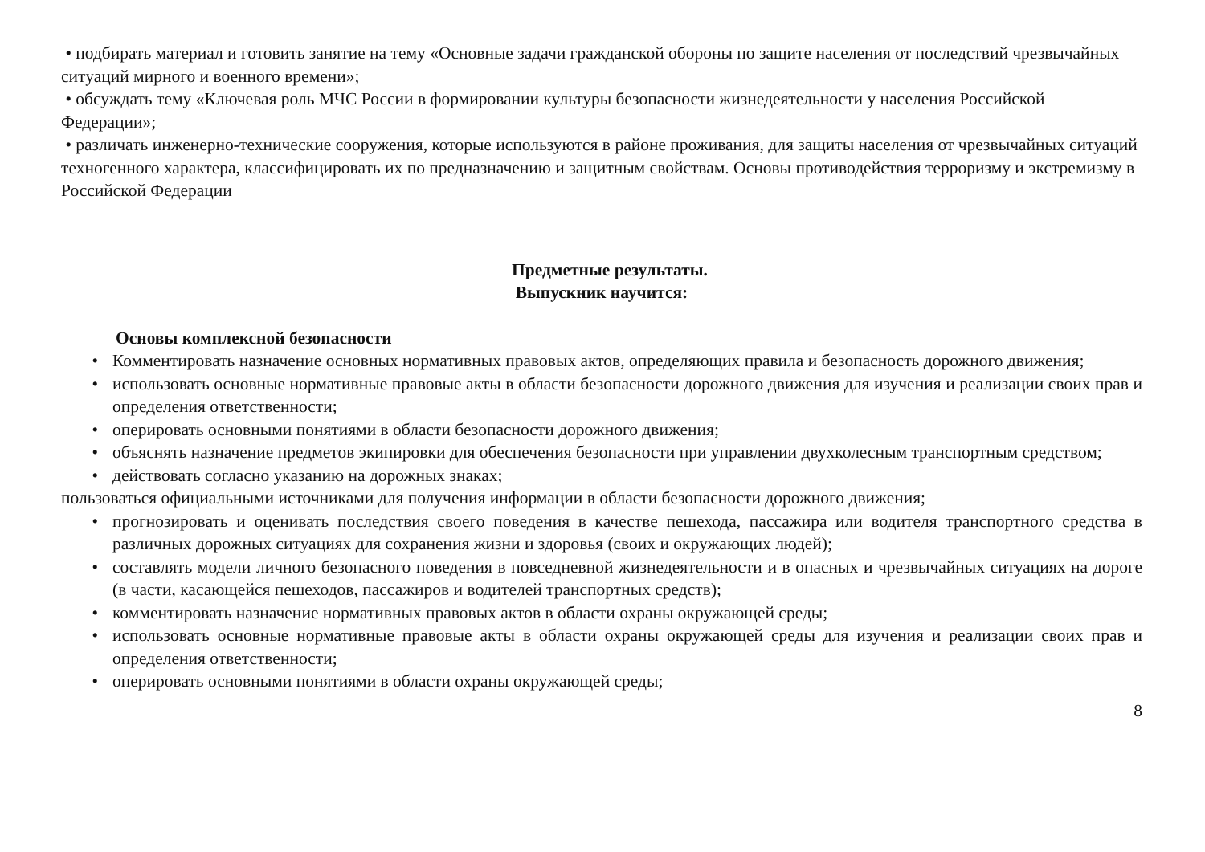• подбирать материал и готовить занятие на тему «Основные задачи гражданской обороны по защите населения от последствий чрезвычайных ситуаций мирного и военного времени»;
• обсуждать тему «Ключевая роль МЧС России в формировании культуры безопасности жизнедеятельности у населения Российской Федерации»;
• различать инженерно-технические сооружения, которые используются в районе проживания, для защиты населения от чрезвычайных ситуаций техногенного характера, классифицировать их по предназначению и защитным свойствам. Основы противодействия терроризму и экстремизму в Российской Федерации
Предметные результаты.
Выпускник научится:
Основы комплексной безопасности
• Комментировать назначение основных нормативных правовых актов, определяющих правила и безопасность дорожного движения;
• использовать основные нормативные правовые акты в области безопасности дорожного движения для изучения и реализации своих прав и определения ответственности;
• оперировать основными понятиями в области безопасности дорожного движения;
• объяснять назначение предметов экипировки для обеспечения безопасности при управлении двухколесным транспортным средством;
• действовать согласно указанию на дорожных знаках;
пользоваться официальными источниками для получения информации в области безопасности дорожного движения;
• прогнозировать и оценивать последствия своего поведения в качестве пешехода, пассажира или водителя транспортного средства в различных дорожных ситуациях для сохранения жизни и здоровья (своих и окружающих людей);
• составлять модели личного безопасного поведения в повседневной жизнедеятельности и в опасных и чрезвычайных ситуациях на дороге (в части, касающейся пешеходов, пассажиров и водителей транспортных средств);
• комментировать назначение нормативных правовых актов в области охраны окружающей среды;
• использовать основные нормативные правовые акты в области охраны окружающей среды для изучения и реализации своих прав и определения ответственности;
• оперировать основными понятиями в области охраны окружающей среды;
8